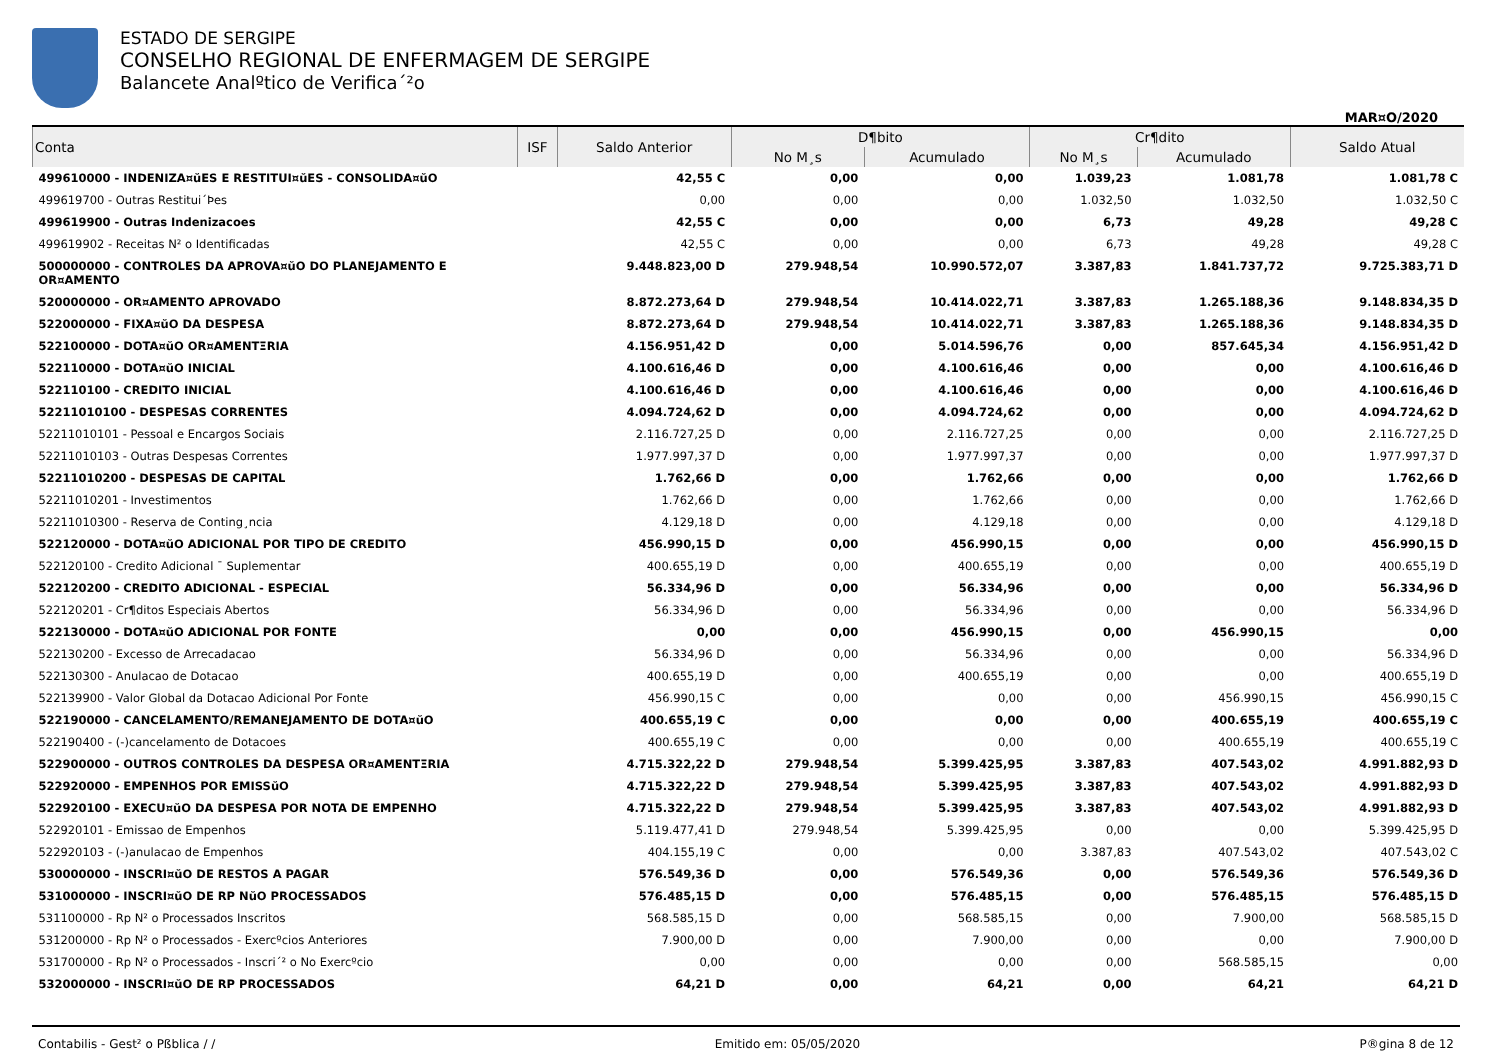ESTADO DE SERGIPE
CONSELHO REGIONAL DE ENFERMAGEM DE SERGIPE
Balancete Analºtico de Verifica´²o
MAR¤O/2020
| Conta | ISF | Saldo Anterior | D¶bito | | Cr¶dito | | Saldo Atual |
| --- | --- | --- | --- | --- | --- | --- | --- |
| | | | No M¸s | Acumulado | No M¸s | Acumulado | |
| 499610000 - INDENIZA¤ŭES E RESTITUI¤ŭES - CONSOLIDA¤ŭO | | 42,55 C | 0,00 | 0,00 | 1.039,23 | 1.081,78 | 1.081,78 C |
| 499619700 - Outras Restitui´Þes | | 0,00 | 0,00 | 0,00 | 1.032,50 | 1.032,50 | 1.032,50 C |
| 499619900 - Outras Indenizacoes | | 42,55 C | 0,00 | 0,00 | 6,73 | 49,28 | 49,28 C |
| 499619902 - Receitas N² o Identificadas | | 42,55 C | 0,00 | 0,00 | 6,73 | 49,28 | 49,28 C |
| 500000000 - CONTROLES DA APROVA¤ŭO DO PLANEJAMENTO E OR¤AMENTO | | 9.448.823,00 D | 279.948,54 | 10.990.572,07 | 3.387,83 | 1.841.737,72 | 9.725.383,71 D |
| 520000000 - OR¤AMENTO APROVADO | | 8.872.273,64 D | 279.948,54 | 10.414.022,71 | 3.387,83 | 1.265.188,36 | 9.148.834,35 D |
| 522000000 - FIXA¤ŭO DA DESPESA | | 8.872.273,64 D | 279.948,54 | 10.414.022,71 | 3.387,83 | 1.265.188,36 | 9.148.834,35 D |
| 522100000 - DOTA¤ŭO OR¤AMENTΞRIA | | 4.156.951,42 D | 0,00 | 5.014.596,76 | 0,00 | 857.645,34 | 4.156.951,42 D |
| 522110000 - DOTA¤ŭO INICIAL | | 4.100.616,46 D | 0,00 | 4.100.616,46 | 0,00 | 0,00 | 4.100.616,46 D |
| 522110100 - CREDITO INICIAL | | 4.100.616,46 D | 0,00 | 4.100.616,46 | 0,00 | 0,00 | 4.100.616,46 D |
| 52211010100 - DESPESAS CORRENTES | | 4.094.724,62 D | 0,00 | 4.094.724,62 | 0,00 | 0,00 | 4.094.724,62 D |
| 52211010101 - Pessoal e Encargos Sociais | | 2.116.727,25 D | 0,00 | 2.116.727,25 | 0,00 | 0,00 | 2.116.727,25 D |
| 52211010103 - Outras Despesas Correntes | | 1.977.997,37 D | 0,00 | 1.977.997,37 | 0,00 | 0,00 | 1.977.997,37 D |
| 52211010200 - DESPESAS DE CAPITAL | | 1.762,66 D | 0,00 | 1.762,66 | 0,00 | 0,00 | 1.762,66 D |
| 52211010201 - Investimentos | | 1.762,66 D | 0,00 | 1.762,66 | 0,00 | 0,00 | 1.762,66 D |
| 52211010300 - Reserva de Conting¸ncia | | 4.129,18 D | 0,00 | 4.129,18 | 0,00 | 0,00 | 4.129,18 D |
| 522120000 - DOTA¤ŭO ADICIONAL POR TIPO DE CREDITO | | 456.990,15 D | 0,00 | 456.990,15 | 0,00 | 0,00 | 456.990,15 D |
| 522120100 - Credito Adicional ¯ Suplementar | | 400.655,19 D | 0,00 | 400.655,19 | 0,00 | 0,00 | 400.655,19 D |
| 522120200 - CREDITO ADICIONAL - ESPECIAL | | 56.334,96 D | 0,00 | 56.334,96 | 0,00 | 0,00 | 56.334,96 D |
| 522120201 - Cr¶ditos Especiais Abertos | | 56.334,96 D | 0,00 | 56.334,96 | 0,00 | 0,00 | 56.334,96 D |
| 522130000 - DOTA¤ŭO ADICIONAL POR FONTE | | 0,00 | 0,00 | 456.990,15 | 0,00 | 456.990,15 | 0,00 |
| 522130200 - Excesso de Arrecadacao | | 56.334,96 D | 0,00 | 56.334,96 | 0,00 | 0,00 | 56.334,96 D |
| 522130300 - Anulacao de Dotacao | | 400.655,19 D | 0,00 | 400.655,19 | 0,00 | 0,00 | 400.655,19 D |
| 522139900 - Valor Global da Dotacao Adicional Por Fonte | | 456.990,15 C | 0,00 | 0,00 | 0,00 | 456.990,15 | 456.990,15 C |
| 522190000 - CANCELAMENTO/REMANEJAMENTO DE DOTA¤ŭO | | 400.655,19 C | 0,00 | 0,00 | 0,00 | 400.655,19 | 400.655,19 C |
| 522190400 - (-)cancelamento de Dotacoes | | 400.655,19 C | 0,00 | 0,00 | 0,00 | 400.655,19 | 400.655,19 C |
| 522900000 - OUTROS CONTROLES DA DESPESA OR¤AMENTΞRIA | | 4.715.322,22 D | 279.948,54 | 5.399.425,95 | 3.387,83 | 407.543,02 | 4.991.882,93 D |
| 522920000 - EMPENHOS POR EMISSŭO | | 4.715.322,22 D | 279.948,54 | 5.399.425,95 | 3.387,83 | 407.543,02 | 4.991.882,93 D |
| 522920100 - EXECU¤ŭO DA DESPESA POR NOTA DE EMPENHO | | 4.715.322,22 D | 279.948,54 | 5.399.425,95 | 3.387,83 | 407.543,02 | 4.991.882,93 D |
| 522920101 - Emissao de Empenhos | | 5.119.477,41 D | 279.948,54 | 5.399.425,95 | 0,00 | 0,00 | 5.399.425,95 D |
| 522920103 - (-)anulacao de Empenhos | | 404.155,19 C | 0,00 | 0,00 | 3.387,83 | 407.543,02 | 407.543,02 C |
| 530000000 - INSCRI¤ŭO DE RESTOS A PAGAR | | 576.549,36 D | 0,00 | 576.549,36 | 0,00 | 576.549,36 | 576.549,36 D |
| 531000000 - INSCRI¤ŭO DE RP NŭO PROCESSADOS | | 576.485,15 D | 0,00 | 576.485,15 | 0,00 | 576.485,15 | 576.485,15 D |
| 531100000 - Rp N² o Processados Inscritos | | 568.585,15 D | 0,00 | 568.585,15 | 0,00 | 7.900,00 | 568.585,15 D |
| 531200000 - Rp N² o Processados - Exercºcios Anteriores | | 7.900,00 D | 0,00 | 7.900,00 | 0,00 | 0,00 | 7.900,00 D |
| 531700000 - Rp N² o Processados - Inscri´² o No Exercºcio | | 0,00 | 0,00 | 0,00 | 0,00 | 568.585,15 | 0,00 |
| 532000000 - INSCRI¤ŭO DE RP PROCESSADOS | | 64,21 D | 0,00 | 64,21 | 0,00 | 64,21 | 64,21 D |
Contabilis - Gest² o Pßblica / / Emitido em: 05/05/2020 P®gina 8 de 12